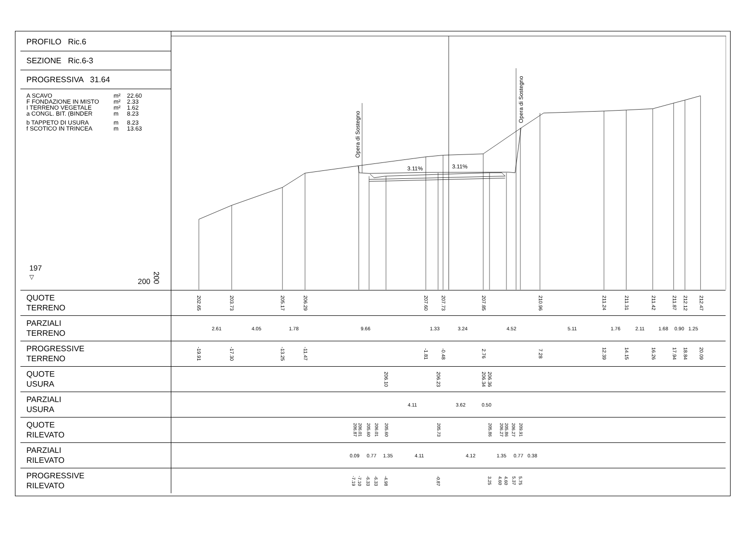PROFILO Ric.6
SEZIONE Ric.6-3
PROGRESSIVA 31.64
A SCAVO m² 22.60
F FONDAZIONE IN MISTO m² 2.33
I TERRENO VEGETALE m² 1.62
a CONGL. BIT. (BINDER m 8.23
b TAPPETO DI USURA m 8.23
f SCOTICO IN TRINCEA m 13.63
197
▽
200 200
3.11%
3.11%
Opera di Sostegno
Opera di Sostegno
QUOTE
TERRENO
202.65 203.73 205.17 206.29 207.60 207.73 207.85 210.96 211.24 211.31 211.42 211.87 212.12 212.47
PARZIALI
TERRENO
2.61 4.05 1.78 9.66 1.33 3.24 4.52 5.11 1.76 2.11 1.68 0.90 1.25
PROGRESSIVE
TERRENO
-19.91 -17.30 -13.25 -11.47 -1.81 -0.48 2.76 7.28 12.39 14.15 16.26 17.94 18.84 20.09
QUOTE
USURA
206.10 206.23 206.34 206.36
PARZIALI
USURA
4.11 3.62 0.50
QUOTE
RILEVATO
206.87 206.01 205.60 206.01 205.60 205.73 205.86 206.27 205.86 206.27 209.91
PARZIALI
RILEVATO
0.09 0.77 1.35 4.11 4.12 1.35 0.77 0.38
PROGRESSIVE
RILEVATO
-7.19 -7.10 -6.33 -6.33 -4.98 -0.87 3.25 4.60 4.60 5.37 5.75